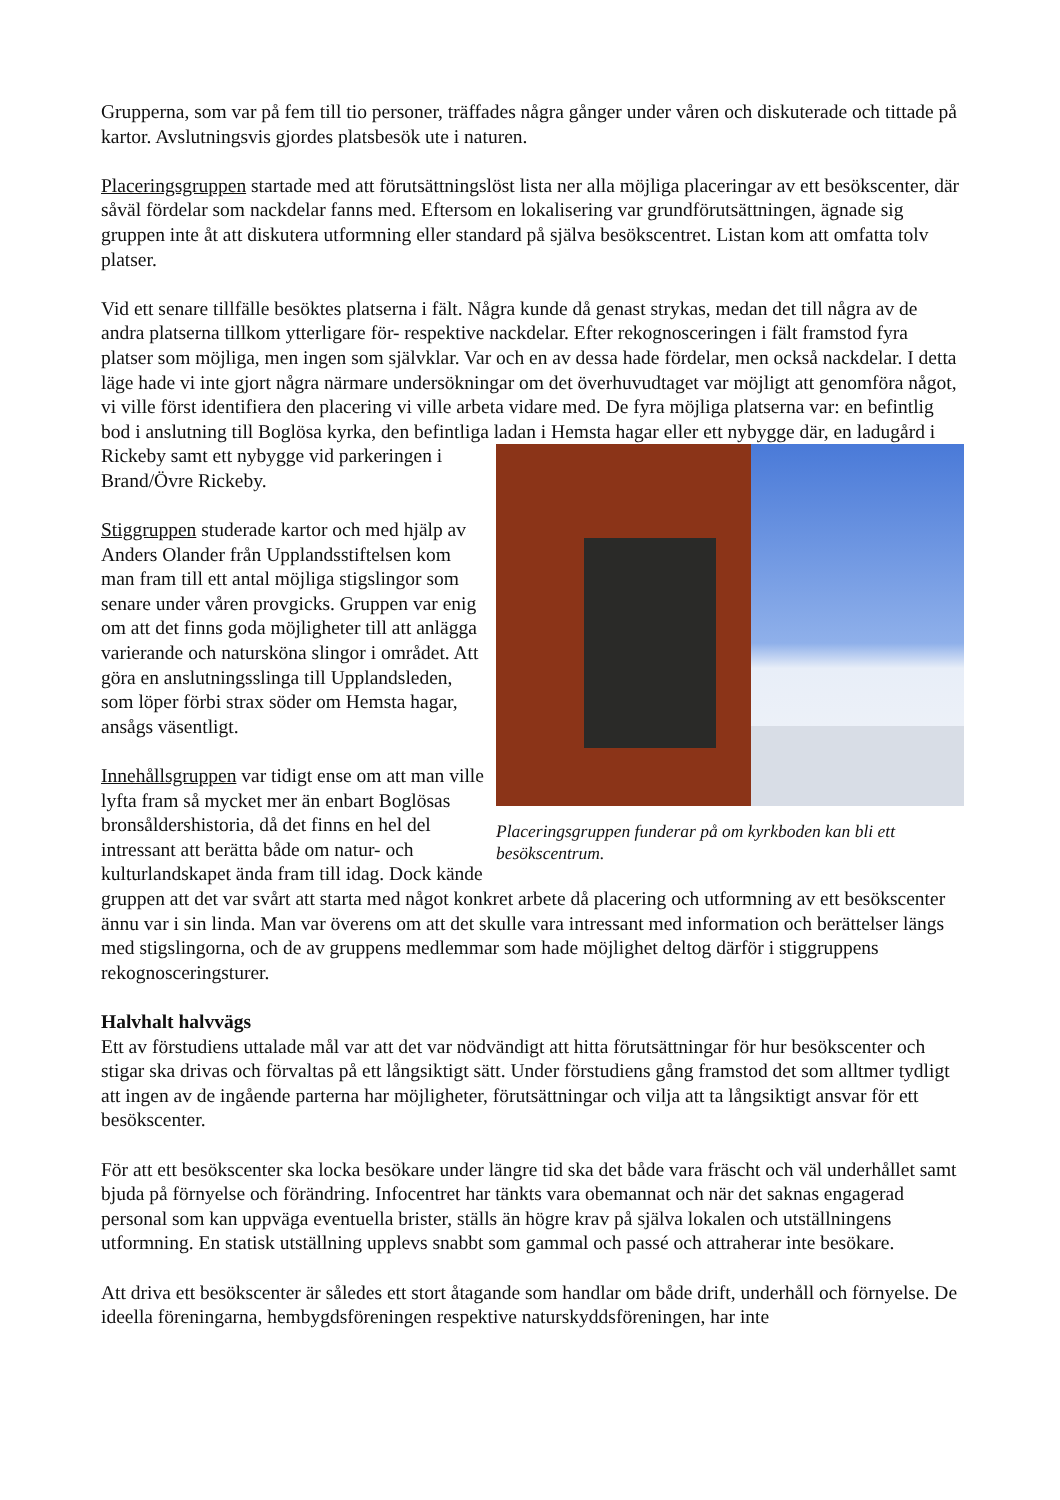Grupperna, som var på fem till tio personer, träffades några gånger under våren och diskuterade och tittade på kartor. Avslutningsvis gjordes platsbesök ute i naturen.
Placeringsgruppen startade med att förutsättningslöst lista ner alla möjliga placeringar av ett besökscenter, där såväl fördelar som nackdelar fanns med. Eftersom en lokalisering var grundförutsättningen, ägnade sig gruppen inte åt att diskutera utformning eller standard på själva besökscentret. Listan kom att omfatta tolv platser.
Vid ett senare tillfälle besöktes platserna i fält. Några kunde då genast strykas, medan det till några av de andra platserna tillkom ytterligare för- respektive nackdelar. Efter rekognosceringen i fält framstod fyra platser som möjliga, men ingen som självklar. Var och en av dessa hade fördelar, men också nackdelar. I detta läge hade vi inte gjort några närmare undersökningar om det överhuvudtaget var möjligt att genomföra något, vi ville först identifiera den placering vi ville arbeta vidare med. De fyra möjliga platserna var: en befintlig bod i anslutning till Boglösa kyrka, den befintliga ladan i Hemsta hagar eller ett nybygge där, en ladugård i Rickeby samt ett nybygge
Placeringsgruppen funderar på om kyrkboden kan bli ett besökscentrum.
vid parkeringen i Brand/Övre Rickeby.
Stiggruppen studerade kartor och med hjälp av Anders Olander från Upplandsstiftelsen kom man fram till ett antal möjliga stigslingor som senare under våren provgicks. Gruppen var enig om att det finns goda möjligheter till att anlägga varierande och natursköna slingor i området. Att göra en anslutningsslinga till Upplandsleden, som löper förbi strax söder om Hemsta hagar, ansågs väsentligt.
Innehållsgruppen var tidigt ense om att man ville lyfta fram så mycket mer än enbart Boglösas bronsåldershistoria, då det finns en hel del intressant att berätta både om natur- och kulturlandskapet ända fram till idag. Dock kände gruppen att det var svårt att starta med något konkret arbete då placering och utformning av ett besökscenter ännu var i sin linda. Man var överens om att det skulle vara intressant med information och berättelser längs med stigslingorna, och de av gruppens medlemmar som hade möjlighet deltog därför i stiggruppens rekognosceringsturer.
Halvhalt halvvägs
Ett av förstudiens uttalade mål var att det var nödvändigt att hitta förutsättningar för hur besökscenter och stigar ska drivas och förvaltas på ett långsiktigt sätt. Under förstudiens gång framstod det som alltmer tydligt att ingen av de ingående parterna har möjligheter, förutsättningar och vilja att ta långsiktigt ansvar för ett besökscenter.
För att ett besökscenter ska locka besökare under längre tid ska det både vara fräscht och väl underhållet samt bjuda på förnyelse och förändring. Infocentret har tänkts vara obemannat och när det saknas engagerad personal som kan uppväga eventuella brister, ställs än högre krav på själva lokalen och utställningens utformning. En statisk utställning upplevs snabbt som gammal och passé och attraherar inte besökare.
Att driva ett besökscenter är således ett stort åtagande som handlar om både drift, underhåll och förnyelse. De ideella föreningarna, hembygdsföreningen respektive naturskyddsföreningen, har inte